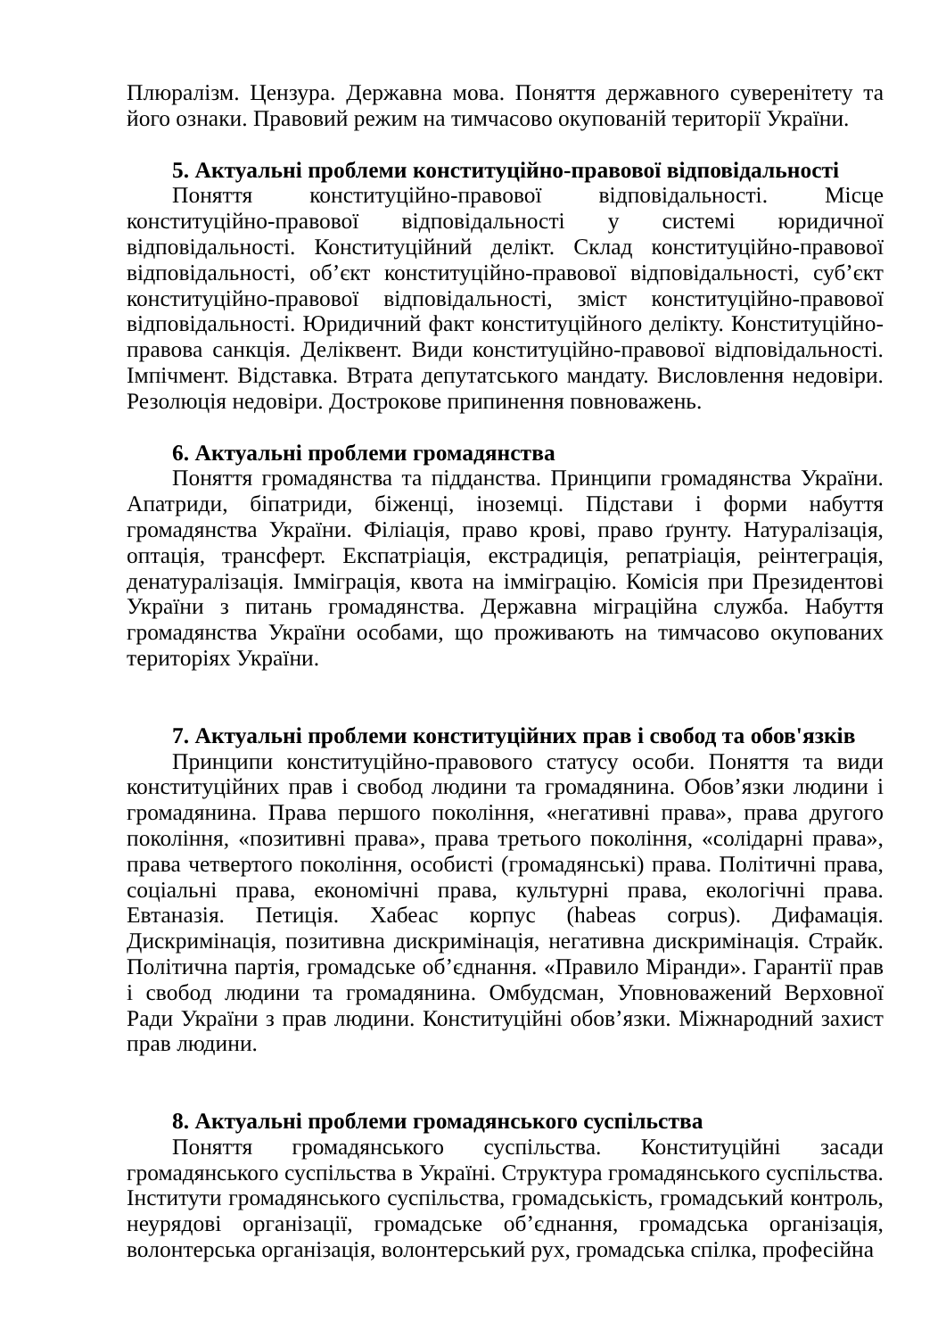Плюралізм. Цензура. Державна мова. Поняття державного суверенітету та його ознаки. Правовий режим на тимчасово окупованій території України.
5. Актуальні проблеми конституційно-правової відповідальності
Поняття конституційно-правової відповідальності. Місце конституційно-правової відповідальності у системі юридичної відповідальності. Конституційний делікт. Склад конституційно-правової відповідальності, об’єкт конституційно-правової відповідальності, суб’єкт конституційно-правової відповідальності, зміст конституційно-правової відповідальності. Юридичний факт конституційного делікту. Конституційно-правова санкція. Деліквент. Види конституційно-правової відповідальності. Імпічмент. Відставка. Втрата депутатського мандату. Висловлення недовіри. Резолюція недовіри. Дострокове припинення повноважень.
6. Актуальні проблеми громадянства
Поняття громадянства та підданства. Принципи громадянства України. Апатриди, біпатриди, біженці, іноземці. Підстави і форми набуття громадянства України. Філіація, право крові, право ґрунту. Натуралізація, оптація, трансферт. Експатріація, екстрадиція, репатріація, реінтеграція, денатуралізація. Іммігpація, квота на імміграцію. Комісія при Президентові України з питань громадянства. Державна міграційна служба. Набуття громадянства України особами, що проживають на тимчасово окупованих територіях України.
7. Актуальні проблеми конституційних прав і свобод та обов'язків
Принципи конституційно-правового статусу особи. Поняття та види конституційних прав і свобод людини та громадянина. Обов’язки людини і громадянина. Права першого покоління, «негативні права», права другого покоління, «позитивні права», права третього покоління, «солідарні права», права четвертого покоління, особисті (громадянські) права. Політичні права, соціальні права, економічні права, культурні права, екологічні права. Евтаназія. Петиція. Хабеас корпус (habeas corpus). Дифамація. Дискримінація, позитивна дискримінація, негативна дискримінація. Страйк. Політична партія, громадське об’єднання. «Правило Міранди». Гарантії прав і свобод людини та громадянина. Омбудсман, Уповноважений Верховної Ради України з прав людини. Конституційні обов’язки. Міжнародний захист прав людини.
8. Актуальні проблеми громадянського суспільства
Поняття громадянського суспільства. Конституційні засади громадянського суспільства в Україні. Структура громадянського суспільства. Інститути громадянського суспільства, громадськість, громадський контроль, неурядові організації, громадське об’єднання, громадська організація, волонтерська організація, волонтерський рух, громадська спілка, професійна